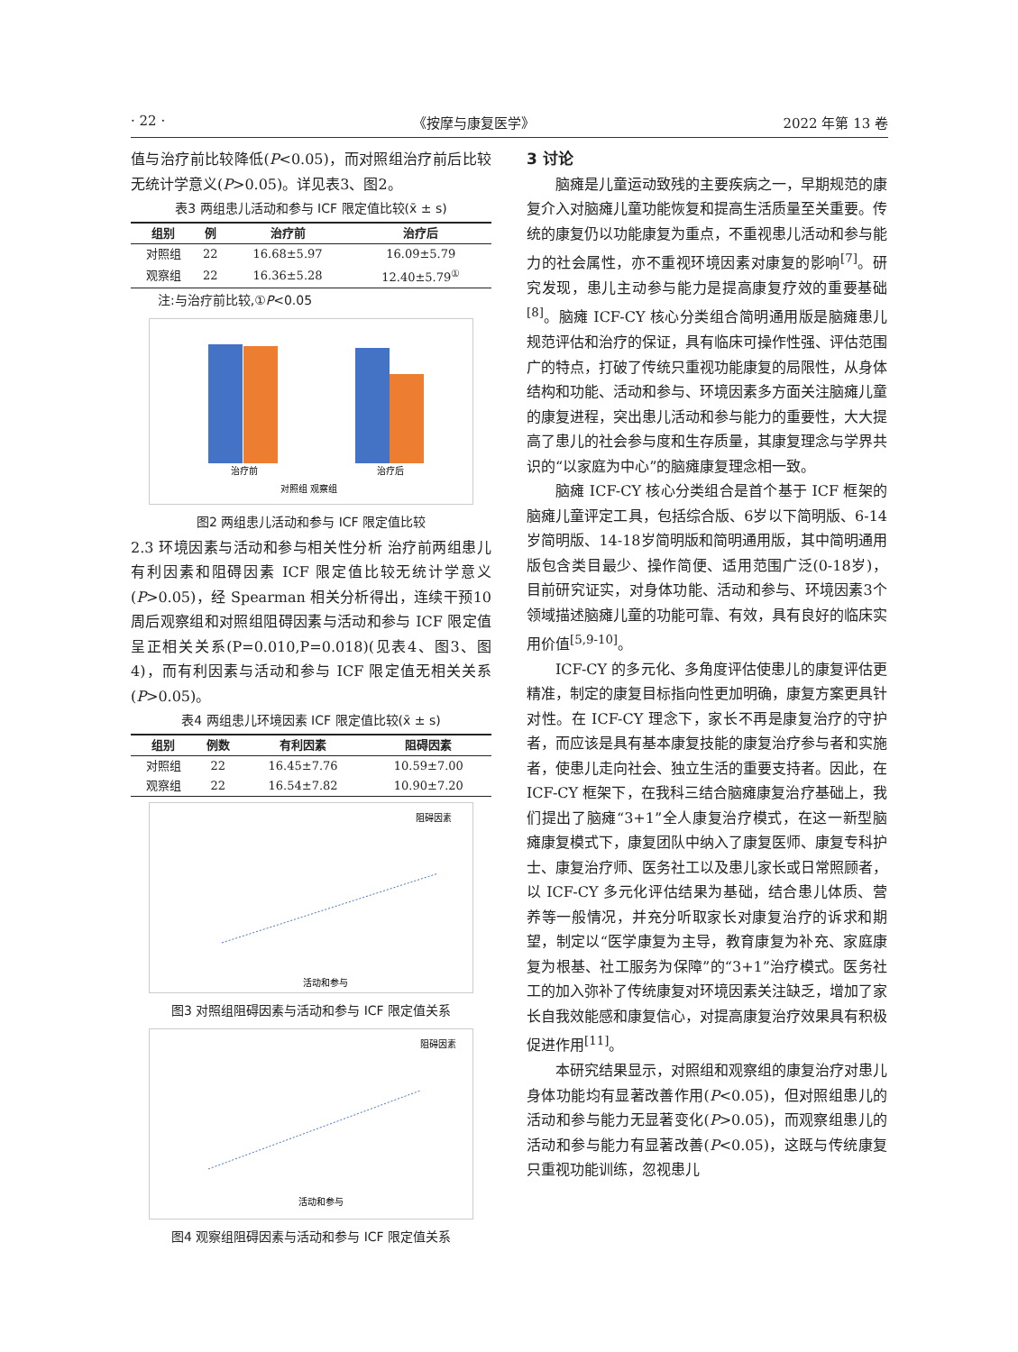· 22 · 《按摩与康复医学》 2022 年第 13 卷
值与治疗前比较降低(P<0.05)，而对照组治疗前后比较无统计学意义(P>0.05)。详见表3、图2。
表3 两组患儿活动和参与 ICF 限定值比较(x̄ ± s)
| 组别 | 例 | 治疗前 | 治疗后 |
| --- | --- | --- | --- |
| 对照组 | 22 | 16.68±5.97 | 16.09±5.79 |
| 观察组 | 22 | 16.36±5.28 | 12.40±5.79<sup>①</sup> |
注:与治疗前比较,①P<0.05
治疗前
治疗后
对照组 观察组
图2 两组患儿活动和参与 ICF 限定值比较
2.3 环境因素与活动和参与相关性分析 治疗前两组患儿有利因素和阻碍因素 ICF 限定值比较无统计学意义(P>0.05)，经 Spearman 相关分析得出，连续干预10周后观察组和对照组阻碍因素与活动和参与 ICF 限定值呈正相关关系(P=0.010,P=0.018)(见表4、图3、图4)，而有利因素与活动和参与 ICF 限定值无相关关系(P>0.05)。
表4 两组患儿环境因素 ICF 限定值比较(x̄ ± s)
| 组别 | 例数 | 有利因素 | 阻碍因素 |
| --- | --- | --- | --- |
| 对照组 | 22 | 16.45±7.76 | 10.59±7.00 |
| 观察组 | 22 | 16.54±7.82 | 10.90±7.20 |
阻碍因素
活动和参与
图3 对照组阻碍因素与活动和参与 ICF 限定值关系
阻碍因素
活动和参与
图4 观察组阻碍因素与活动和参与 ICF 限定值关系
3 讨论
脑瘫是儿童运动致残的主要疾病之一，早期规范的康复介入对脑瘫儿童功能恢复和提高生活质量至关重要。传统的康复仍以功能康复为重点，不重视患儿活动和参与能力的社会属性，亦不重视环境因素对康复的影响<sup>[7]</sup>。研究发现，患儿主动参与能力是提高康复疗效的重要基础<sup>[8]</sup>。脑瘫 ICF-CY 核心分类组合简明通用版是脑瘫患儿规范评估和治疗的保证，具有临床可操作性强、评估范围广的特点，打破了传统只重视功能康复的局限性，从身体结构和功能、活动和参与、环境因素多方面关注脑瘫儿童的康复进程，突出患儿活动和参与能力的重要性，大大提高了患儿的社会参与度和生存质量，其康复理念与学界共识的“以家庭为中心”的脑瘫康复理念相一致。
脑瘫 ICF-CY 核心分类组合是首个基于 ICF 框架的脑瘫儿童评定工具，包括综合版、6岁以下简明版、6-14岁简明版、14-18岁简明版和简明通用版，其中简明通用版包含类目最少、操作简便、适用范围广泛(0-18岁)，目前研究证实，对身体功能、活动和参与、环境因素3个领域描述脑瘫儿童的功能可靠、有效，具有良好的临床实用价值<sup>[5,9-10]</sup>。
ICF-CY 的多元化、多角度评估使患儿的康复评估更精准，制定的康复目标指向性更加明确，康复方案更具针对性。在 ICF-CY 理念下，家长不再是康复治疗的守护者，而应该是具有基本康复技能的康复治疗参与者和实施者，使患儿走向社会、独立生活的重要支持者。因此，在 ICF-CY 框架下，在我科三结合脑瘫康复治疗基础上，我们提出了脑瘫“3+1”全人康复治疗模式，在这一新型脑瘫康复模式下，康复团队中纳入了康复医师、康复专科护士、康复治疗师、医务社工以及患儿家长或日常照顾者，以 ICF-CY 多元化评估结果为基础，结合患儿体质、营养等一般情况，并充分听取家长对康复治疗的诉求和期望，制定以“医学康复为主导，教育康复为补充、家庭康复为根基、社工服务为保障”的“3+1”治疗模式。医务社工的加入弥补了传统康复对环境因素关注缺乏，增加了家长自我效能感和康复信心，对提高康复治疗效果具有积极促进作用<sup>[11]</sup>。
本研究结果显示，对照组和观察组的康复治疗对患儿身体功能均有显著改善作用(P<0.05)，但对照组患儿的活动和参与能力无显著变化(P>0.05)，而观察组患儿的活动和参与能力有显著改善(P<0.05)，这既与传统康复只重视功能训练，忽视患儿